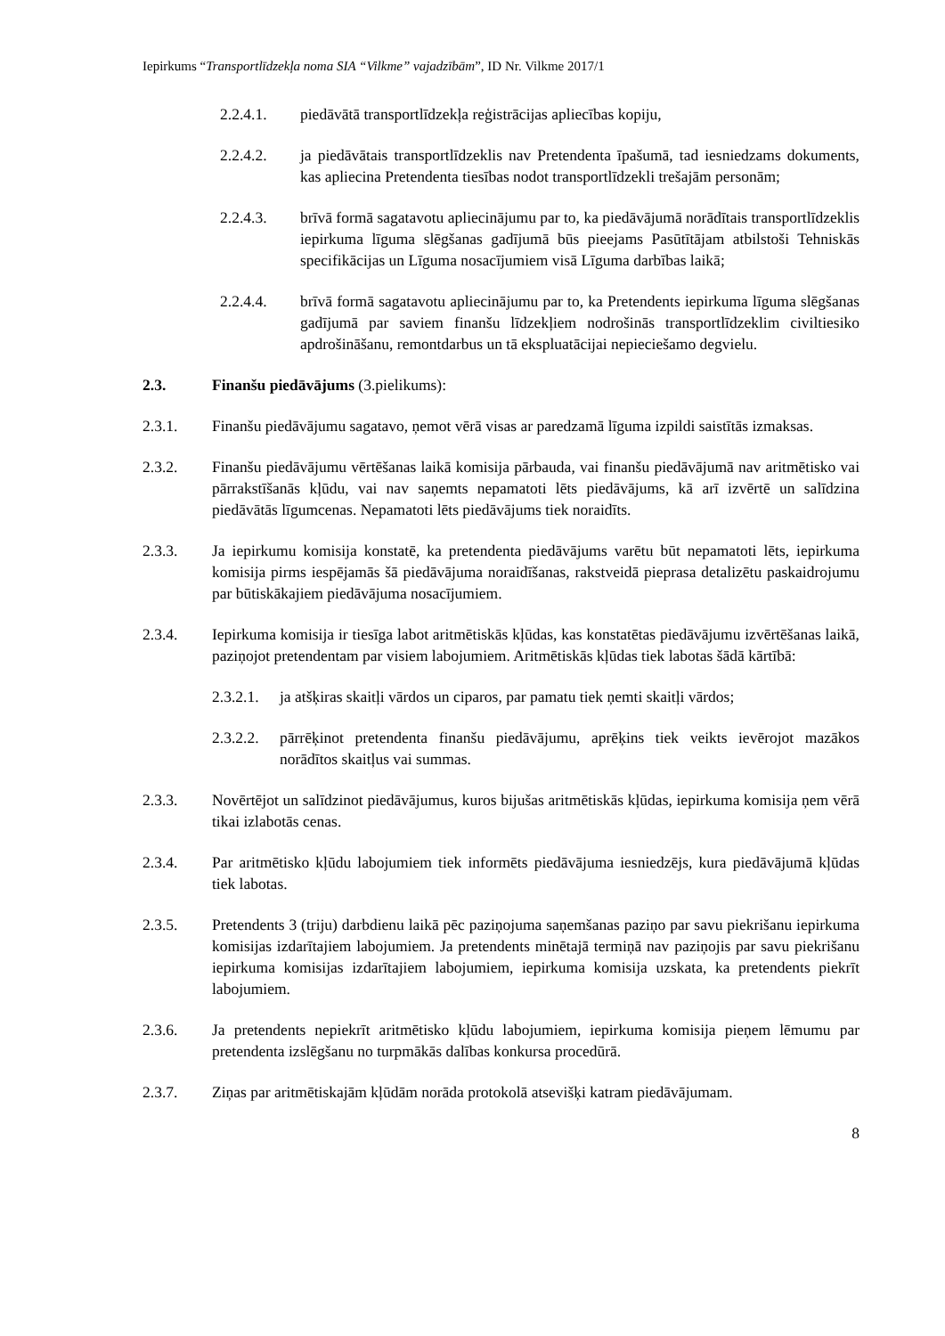Iepirkums “Transportlīdzekļa noma SIA “Vilkme” vajadzībām”, ID Nr. Vilkme 2017/1
2.2.4.1. piedāvātā transportlīdzekļa reģistrācijas apliecības kopiju,
2.2.4.2. ja piedāvātais transportlīdzeklis nav Pretendenta īpašumā, tad iesniedzams dokuments, kas apliecina Pretendenta tiesības nodot transportlīdzekli trešajām personām;
2.2.4.3. brīvā formā sagatavotu apliecinājumu par to, ka piedāvājumā norādītais transportlīdzeklis iepirkuma līguma slēgšanas gadījumā būs pieejams Pasūtītājam atbilstoši Tehniskās specifikācijas un Līguma nosacījumiem visā Līguma darbības laikā;
2.2.4.4. brīvā formā sagatavotu apliecinājumu par to, ka Pretendents iepirkuma līguma slēgšanas gadījumā par saviem finanšu līdzekļiem nodrošinās transportlīdzeklim civiltiesiko apdrošināšanu, remontdarbus un tā ekspluatācijai nepieciešamo degvielu.
2.3. Finanšu piedāvājums (3.pielikums):
2.3.1. Finanšu piedāvājumu sagatavo, ņemot vērā visas ar paredzamā līguma izpildi saistītās izmaksas.
2.3.2. Finanšu piedāvājumu vērtēšanas laikā komisija pārbauda, vai finanšu piedāvājumā nav aritmētisko vai pārrakstīšanās kļūdu, vai nav saņemts nepamatoti lēts piedāvājums, kā arī izvērtē un salīdzina piedāvātās līgumcenas. Nepamatoti lēts piedāvājums tiek noraidīts.
2.3.3. Ja iepirkumu komisija konstatē, ka pretendenta piedāvājums varētu būt nepamatoti lēts, iepirkuma komisija pirms iespējamās šā piedāvājuma noraidīšanas, rakstveidā pieprasa detalizētu paskaidrojumu par būtiskākajiem piedāvājuma nosacījumiem.
2.3.4. Iepirkuma komisija ir tiesīga labot aritmētiskās kļūdas, kas konstatētas piedāvājumu izvērtēšanas laikā, paziņojot pretendentam par visiem labojumiem. Aritmētiskās kļūdas tiek labotas šādā kārtībā:
2.3.2.1. ja atšķiras skaitļi vārdos un ciparos, par pamatu tiek ņemti skaitļi vārdos;
2.3.2.2. pārrēķinot pretendenta finanšu piedāvājumu, aprēķins tiek veikts ievērojot mazākos norādītos skaitļus vai summas.
2.3.3. Novērtējot un salīdzinot piedāvājumus, kuros bijušas aritmētiskās kļūdas, iepirkuma komisija ņem vērā tikai izlabotās cenas.
2.3.4. Par aritmētisko kļūdu labojumiem tiek informēts piedāvājuma iesniedzējs, kura piedāvājumā kļūdas tiek labotas.
2.3.5. Pretendents 3 (triju) darbdienu laikā pēc paziņojuma saņemšanas paziņo par savu piekrišanu iepirkuma komisijas izdarītajiem labojumiem. Ja pretendents minētajā termiņā nav paziņojis par savu piekrišanu iepirkuma komisijas izdarītajiem labojumiem, iepirkuma komisija uzskata, ka pretendents piekrīt labojumiem.
2.3.6. Ja pretendents nepiekrīt aritmētisko kļūdu labojumiem, iepirkuma komisija pieņem lēmumu par pretendenta izslēgšanu no turpmākās dalības konkursa procedūrā.
2.3.7. Ziņas par aritmētiskajām kļūdām norāda protokolā atsevišķi katram piedāvājumam.
8